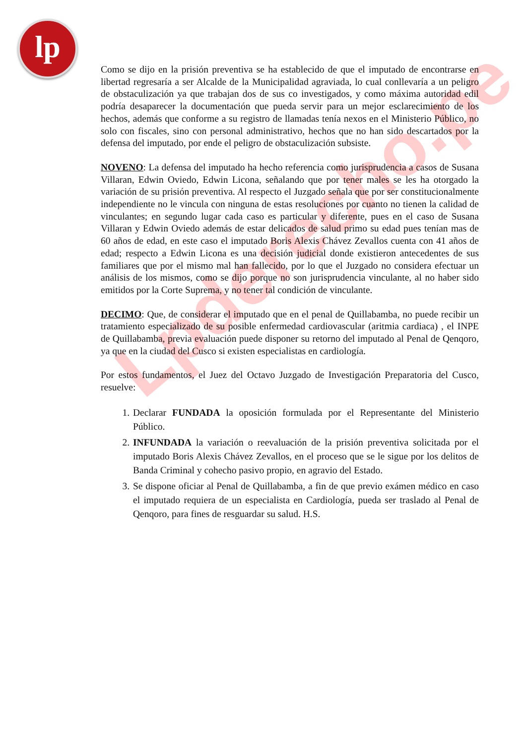lp
Lpderecho.pe
Como se dijo en la prisión preventiva se ha establecido de que el imputado de encontrarse en libertad regresaría a ser Alcalde de la Municipalidad agraviada, lo cual conllevaría a un peligro de obstaculización ya que trabajan dos de sus co investigados, y como máxima autoridad edil podría desaparecer la documentación que pueda servir para un mejor esclarecimiento de los hechos, además que conforme a su registro de llamadas tenía nexos en el Ministerio Público, no solo con fiscales, sino con personal administrativo, hechos que no han sido descartados por la defensa del imputado, por ende el peligro de obstaculización subsiste.
NOVENO: La defensa del imputado ha hecho referencia como jurisprudencia a casos de Susana Villaran, Edwin Oviedo, Edwin Licona, señalando que por tener males se les ha otorgado la variación de su prisión preventiva. Al respecto el Juzgado señala que por ser constitucionalmente independiente no le vincula con ninguna de estas resoluciones por cuanto no tienen la calidad de vinculantes; en segundo lugar cada caso es particular y diferente, pues en el caso de Susana Villaran y Edwin Oviedo además de estar delicados de salud primo su edad pues tenían mas de 60 años de edad, en este caso el imputado Boris Alexis Chávez Zevallos cuenta con 41 años de edad; respecto a Edwin Licona es una decisión judicial donde existieron antecedentes de sus familiares que por el mismo mal han fallecido, por lo que el Juzgado no considera efectuar un análisis de los mismos, como se dijo porque no son jurisprudencia vinculante, al no haber sido emitidos por la Corte Suprema, y no tener tal condición de vinculante.
DECIMO: Que, de considerar el imputado que en el penal de Quillabamba, no puede recibir un tratamiento especializado de su posible enfermedad cardiovascular (aritmia cardiaca) , el INPE de Quillabamba, previa evaluación puede disponer su retorno del imputado al Penal de Qenqoro, ya que en la ciudad del Cusco si existen especialistas en cardiología.
Por estos fundamentos, el Juez del Octavo Juzgado de Investigación Preparatoria del Cusco, resuelve:
1. Declarar FUNDADA la oposición formulada por el Representante del Ministerio Público.
2. INFUNDADA la variación o reevaluación de la prisión preventiva solicitada por el imputado Boris Alexis Chávez Zevallos, en el proceso que se le sigue por los delitos de Banda Criminal y cohecho pasivo propio, en agravio del Estado.
3. Se dispone oficiar al Penal de Quillabamba, a fin de que previo exámen médico en caso el imputado requiera de un especialista en Cardiología, pueda ser traslado al Penal de Qenqoro, para fines de resguardar su salud. H.S.